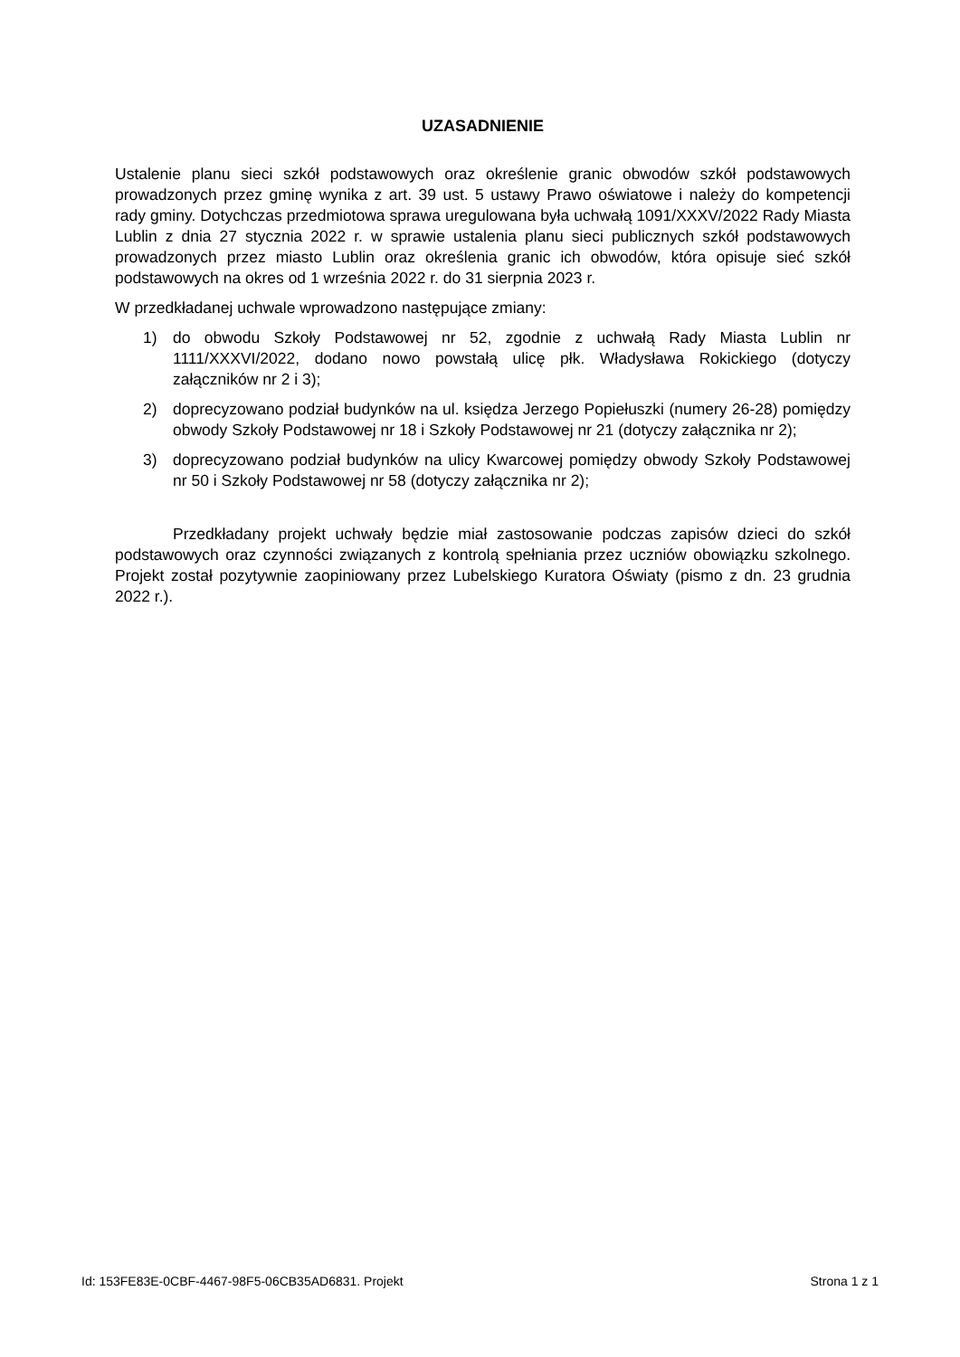UZASADNIENIE
Ustalenie planu sieci szkół podstawowych oraz określenie granic obwodów szkół podstawowych prowadzonych przez gminę wynika z art. 39 ust. 5 ustawy Prawo oświatowe i należy do kompetencji rady gminy. Dotychczas przedmiotowa sprawa uregulowana była uchwałą 1091/XXXV/2022 Rady Miasta Lublin z dnia 27 stycznia 2022 r. w sprawie ustalenia planu sieci publicznych szkół podstawowych prowadzonych przez miasto Lublin oraz określenia granic ich obwodów, która opisuje sieć szkół podstawowych na okres od 1 września 2022 r. do 31 sierpnia 2023 r.
W przedkładanej uchwale wprowadzono następujące zmiany:
1) do obwodu Szkoły Podstawowej nr 52, zgodnie z uchwałą Rady Miasta Lublin nr 1111/XXXVI/2022, dodano nowo powstałą ulicę płk. Władysława Rokickiego (dotyczy załączników nr 2 i 3);
2) doprecyzowano podział budynków na ul. księdza Jerzego Popiełuszki (numery 26-28) pomiędzy obwody Szkoły Podstawowej nr 18 i Szkoły Podstawowej nr 21 (dotyczy załącznika nr 2);
3) doprecyzowano podział budynków na ulicy Kwarcowej pomiędzy obwody Szkoły Podstawowej nr 50 i Szkoły Podstawowej nr 58 (dotyczy załącznika nr 2);
Przedkładany projekt uchwały będzie miał zastosowanie podczas zapisów dzieci do szkół podstawowych oraz czynności związanych z kontrolą spełniania przez uczniów obowiązku szkolnego. Projekt został pozytywnie zaopiniowany przez Lubelskiego Kuratora Oświaty (pismo z dn. 23 grudnia 2022 r.).
Id: 153FE83E-0CBF-4467-98F5-06CB35AD6831. Projekt Strona 1 z 1